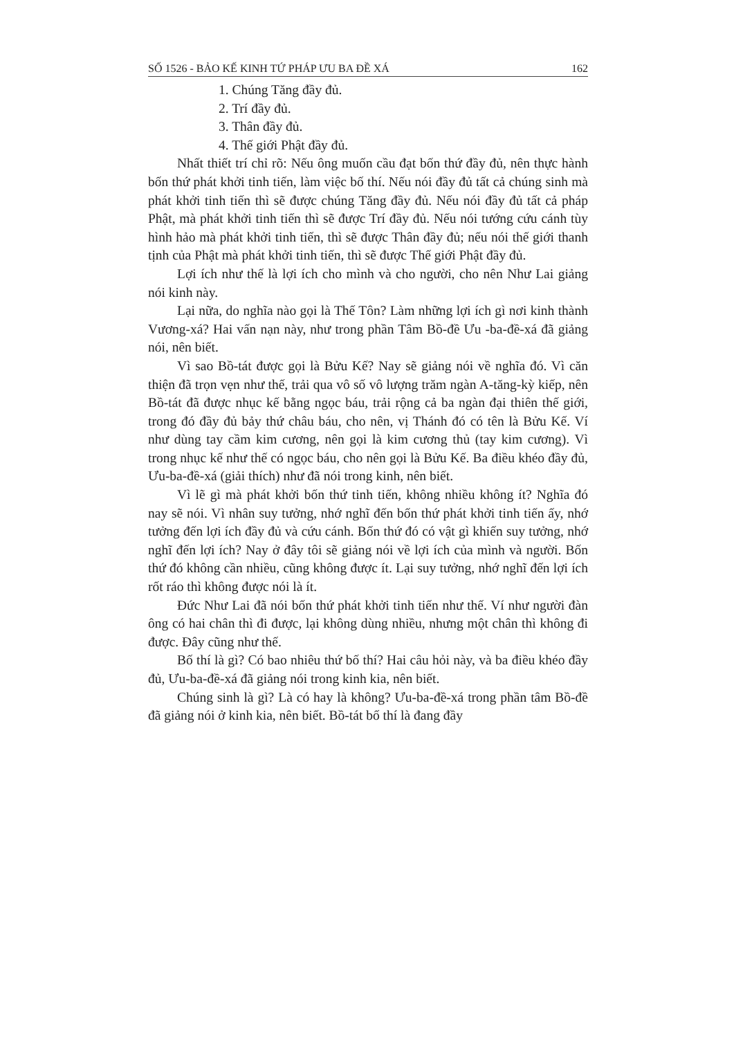SỐ 1526 - BẢO KẾ KINH TỨ PHÁP ƯU BA ĐỀ XÁ 162
1. Chúng Tăng đầy đủ.
2. Trí đầy đủ.
3. Thân đầy đủ.
4. Thế giới Phật đầy đủ.
Nhất thiết trí chỉ rõ: Nếu ông muốn cầu đạt bốn thứ đầy đủ, nên thực hành bốn thứ phát khởi tinh tiến, làm việc bố thí. Nếu nói đầy đủ tất cả chúng sinh mà phát khởi tinh tiến thì sẽ được chúng Tăng đầy đủ. Nếu nói đầy đủ tất cả pháp Phật, mà phát khởi tinh tiến thì sẽ được Trí đầy đủ. Nếu nói tướng cứu cánh tùy hình hảo mà phát khởi tinh tiến, thì sẽ được Thân đầy đủ; nếu nói thế giới thanh tịnh của Phật mà phát khởi tinh tiến, thì sẽ được Thế giới Phật đầy đủ.
Lợi ích như thế là lợi ích cho mình và cho người, cho nên Như Lai giảng nói kinh này.
Lại nữa, do nghĩa nào gọi là Thế Tôn? Làm những lợi ích gì nơi kinh thành Vương-xá? Hai vấn nạn này, như trong phần Tâm Bồ-đề Ưu -ba-đề-xá đã giảng nói, nên biết.
Vì sao Bồ-tát được gọi là Bửu Kế? Nay sẽ giảng nói về nghĩa đó. Vì căn thiện đã trọn vẹn như thế, trải qua vô số vô lượng trăm ngàn A-tăng-kỳ kiếp, nên Bồ-tát đã được nhục kế bằng ngọc báu, trải rộng cả ba ngàn đại thiên thế giới, trong đó đầy đủ bảy thứ châu báu, cho nên, vị Thánh đó có tên là Bửu Kế. Ví như dùng tay cầm kim cương, nên gọi là kim cương thủ (tay kim cương). Vì trong nhục kế như thế có ngọc báu, cho nên gọi là Bửu Kế. Ba điều khéo đầy đủ, Ưu-ba-đề-xá (giải thích) như đã nói trong kinh, nên biết.
Vì lẽ gì mà phát khởi bốn thứ tinh tiến, không nhiều không ít? Nghĩa đó nay sẽ nói. Vì nhân suy tưởng, nhớ nghĩ đến bốn thứ phát khởi tinh tiến ấy, nhớ tưởng đến lợi ích đầy đủ và cứu cánh. Bốn thứ đó có vật gì khiến suy tưởng, nhớ nghĩ đến lợi ích? Nay ở đây tôi sẽ giảng nói về lợi ích của mình và người. Bốn thứ đó không cần nhiều, cũng không được ít. Lại suy tưởng, nhớ nghĩ đến lợi ích rốt ráo thì không được nói là ít.
Đức Như Lai đã nói bốn thứ phát khởi tinh tiến như thế. Ví như người đàn ông có hai chân thì đi được, lại không dùng nhiều, nhưng một chân thì không đi được. Đây cũng như thế.
Bố thí là gì? Có bao nhiêu thứ bố thí? Hai câu hỏi này, và ba điều khéo đầy đủ, Ưu-ba-đề-xá đã giảng nói trong kinh kia, nên biết.
Chúng sinh là gì? Là có hay là không? Ưu-ba-đề-xá trong phần tâm Bồ-đề đã giảng nói ở kinh kia, nên biết. Bồ-tát bố thí là đang đầy